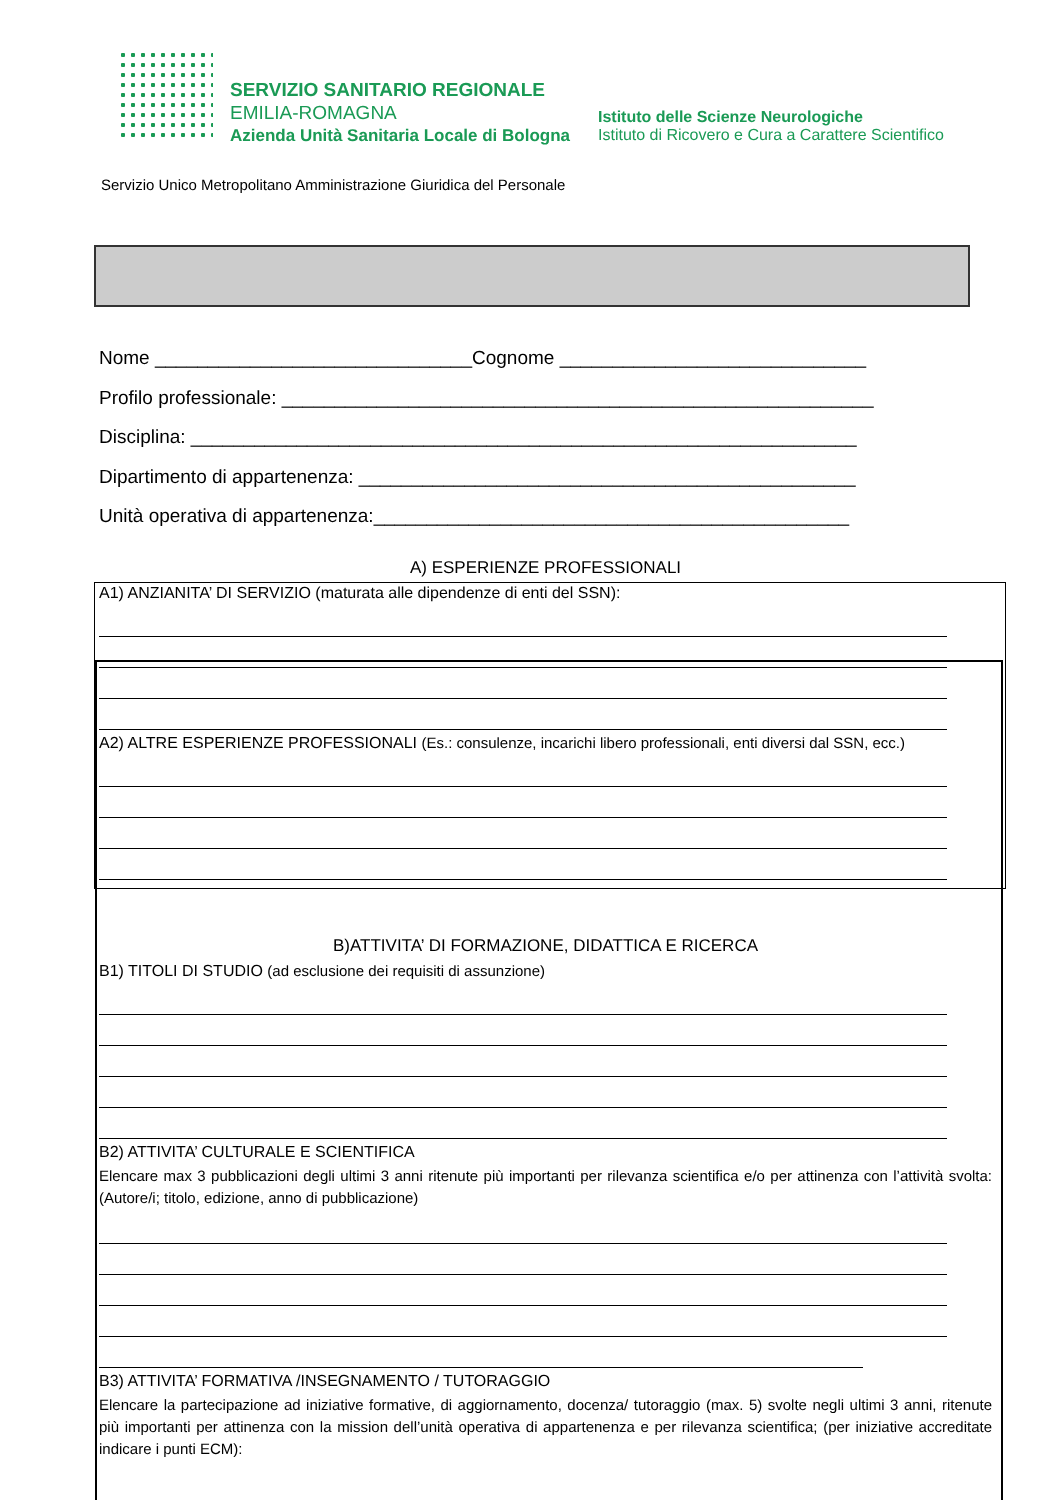SERVIZIO SANITARIO REGIONALE
EMILIA-ROMAGNA
Azienda Unità Sanitaria Locale di Bologna
Istituto delle Scienze Neurologiche
Istituto di Ricovero e Cura a Carattere Scientifico
Servizio Unico Metropolitano Amministrazione Giuridica del Personale
Nome ______________________________Cognome _____________________________
Profilo professionale: ________________________________________________________
Disciplina: _______________________________________________________________
Dipartimento di appartenenza: _______________________________________________
Unità operativa di appartenenza:_____________________________________________
A) ESPERIENZE PROFESSIONALI
A1) ANZIANITA’ DI SERVIZIO (maturata alle dipendenze di enti del SSN):
A2) ALTRE ESPERIENZE PROFESSIONALI (Es.: consulenze, incarichi libero professionali, enti diversi dal SSN, ecc.)
B)ATTIVITA’ DI FORMAZIONE, DIDATTICA E RICERCA
B1) TITOLI DI STUDIO (ad esclusione dei requisiti di assunzione)
B2) ATTIVITA’ CULTURALE E SCIENTIFICA
Elencare max 3 pubblicazioni degli ultimi 3 anni ritenute più importanti per rilevanza scientifica e/o per attinenza con l’attività svolta:(Autore/i; titolo, edizione, anno di pubblicazione)
B3) ATTIVITA’ FORMATIVA /INSEGNAMENTO / TUTORAGGIO
Elencare la partecipazione ad iniziative formative, di aggiornamento, docenza/ tutoraggio (max. 5) svolte negli ultimi 3 anni, ritenute più importanti per attinenza con la mission dell’unità operativa di appartenenza e per rilevanza scientifica; (per iniziative accreditate indicare i punti ECM):